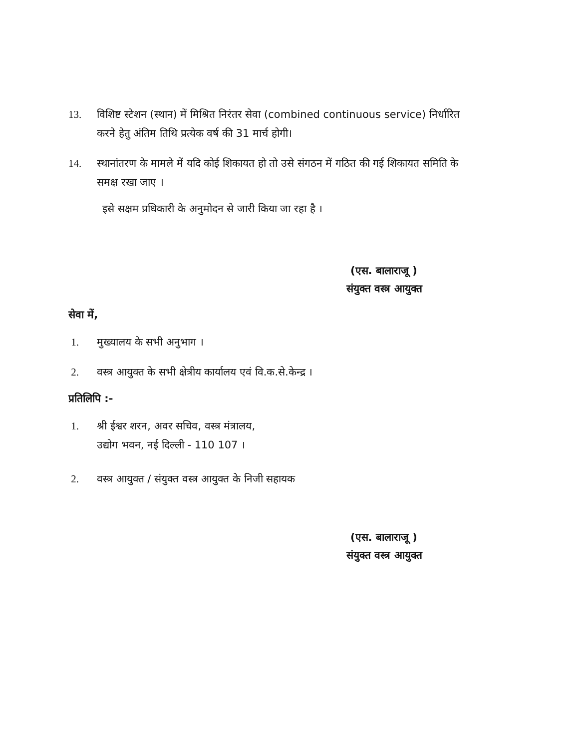13. विशिष्ट स्टेशन (स्थान) में मिश्रित निरंतर सेवा (combined continuous service) निर्धारित करने हेतु अंतिम तिथि प्रत्येक वर्ष की 31 मार्च होगी।
14. स्थानांतरण के मामले में यदि कोई शिकायत हो तो उसे संगठन में गठित की गई शिकायत समिति के समक्ष रखा जाए ।
इसे सक्षम प्रधिकारी के अनुमोदन से जारी किया जा रहा है ।
(एस. बालाराजू )
संयुक्त वस्त्र आयुक्त
सेवा में,
1. मुख्यालय के सभी अनुभाग ।
2. वस्त्र आयुक्त के सभी क्षेत्रीय कार्यालय एवं वि.क.से.केन्द्र ।
प्रतिलिपि :-
1. श्री ईश्वर शरन, अवर सचिव, वस्त्र मंत्रालय,
उद्योग भवन, नई दिल्ली - 110 107 ।
2. वस्त्र आयुक्त / संयुक्त वस्त्र आयुक्त के निजी सहायक
(एस. बालाराजू )
संयुक्त वस्त्र आयुक्त